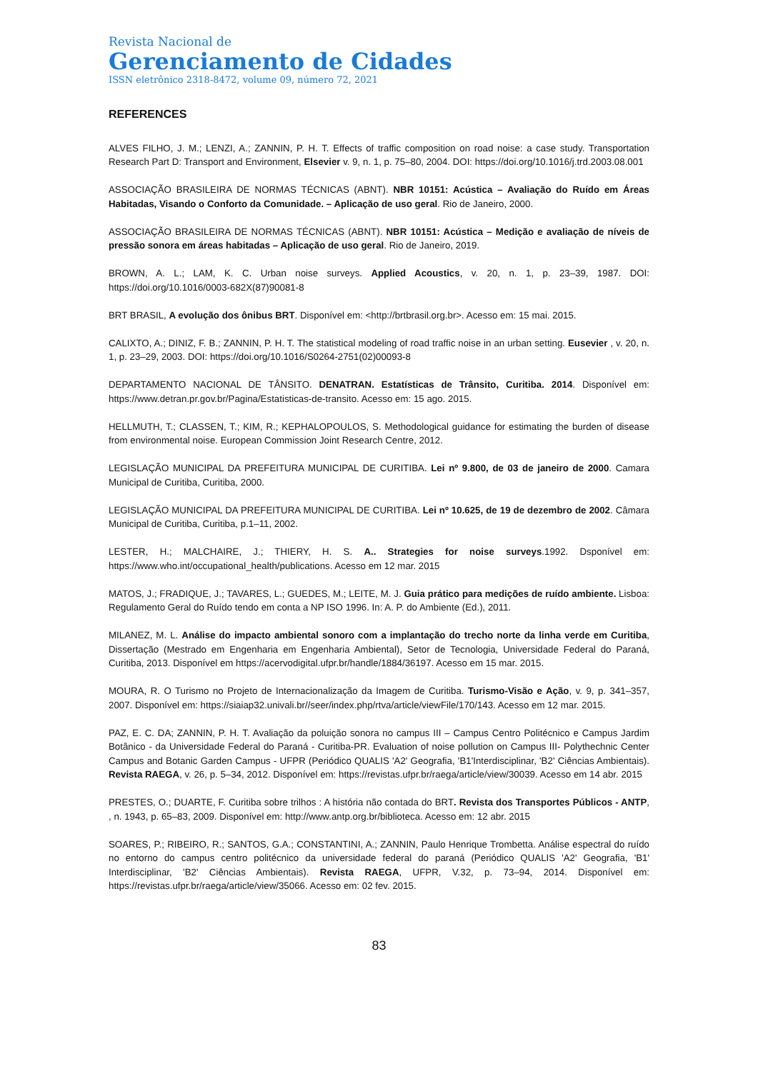Revista Nacional de
Gerenciamento de Cidades
ISSN eletrônico 2318-8472, volume 09, número 72, 2021
REFERENCES
ALVES FILHO, J. M.; LENZI, A.; ZANNIN, P. H. T. Effects of traffic composition on road noise: a case study. Transportation Research Part D: Transport and Environment, Elsevier v. 9, n. 1, p. 75–80, 2004. DOI: https://doi.org/10.1016/j.trd.2003.08.001
ASSOCIAÇÃO BRASILEIRA DE NORMAS TÉCNICAS (ABNT). NBR 10151: Acústica – Avaliação do Ruído em Áreas Habitadas, Visando o Conforto da Comunidade. – Aplicação de uso geral. Rio de Janeiro, 2000.
ASSOCIAÇÃO BRASILEIRA DE NORMAS TÉCNICAS (ABNT). NBR 10151: Acústica – Medição e avaliação de níveis de pressão sonora em áreas habitadas – Aplicação de uso geral. Rio de Janeiro, 2019.
BROWN, A. L.; LAM, K. C. Urban noise surveys. Applied Acoustics, v. 20, n. 1, p. 23–39, 1987. DOI: https://doi.org/10.1016/0003-682X(87)90081-8
BRT BRASIL, A evolução dos ônibus BRT. Disponível em: <http://brtbrasil.org.br>. Acesso em: 15 mai. 2015.
CALIXTO, A.; DINIZ, F. B.; ZANNIN, P. H. T. The statistical modeling of road traffic noise in an urban setting. Eusevier , v. 20, n. 1, p. 23–29, 2003. DOI: https://doi.org/10.1016/S0264-2751(02)00093-8
DEPARTAMENTO NACIONAL DE TÂNSITO. DENATRAN. Estatísticas de Trânsito, Curitiba. 2014. Disponível em: https://www.detran.pr.gov.br/Pagina/Estatisticas-de-transito. Acesso em: 15 ago. 2015.
HELLMUTH, T.; CLASSEN, T.; KIM, R.; KEPHALOPOULOS, S. Methodological guidance for estimating the burden of disease from environmental noise. European Commission Joint Research Centre, 2012.
LEGISLAÇÃO MUNICIPAL DA PREFEITURA MUNICIPAL DE CURITIBA. Lei nº 9.800, de 03 de janeiro de 2000. Camara Municipal de Curitiba, Curitiba, 2000.
LEGISLAÇÃO MUNICIPAL DA PREFEITURA MUNICIPAL DE CURITIBA. Lei nº 10.625, de 19 de dezembro de 2002. Câmara Municipal de Curitiba, Curitiba, p.1–11, 2002.
LESTER, H.; MALCHAIRE, J.; THIERY, H. S. A.. Strategies for noise surveys.1992. Dsponível em: https://www.who.int/occupational_health/publications. Acesso em 12 mar. 2015
MATOS, J.; FRADIQUE, J.; TAVARES, L.; GUEDES, M.; LEITE, M. J. Guia prático para medições de ruído ambiente. Lisboa: Regulamento Geral do Ruído tendo em conta a NP ISO 1996. In: A. P. do Ambiente (Ed.), 2011.
MILANEZ, M. L. Análise do impacto ambiental sonoro com a implantação do trecho norte da linha verde em Curitiba, Dissertação (Mestrado em Engenharia em Engenharia Ambiental), Setor de Tecnologia, Universidade Federal do Paraná, Curitiba, 2013. Disponível em https://acervodigital.ufpr.br/handle/1884/36197. Acesso em 15 mar. 2015.
MOURA, R. O Turismo no Projeto de Internacionalização da Imagem de Curitiba. Turismo-Visão e Ação, v. 9, p. 341–357, 2007. Disponível em: https://siaiap32.univali.br//seer/index.php/rtva/article/viewFile/170/143. Acesso em 12 mar. 2015.
PAZ, E. C. DA; ZANNIN, P. H. T. Avaliação da poluição sonora no campus III – Campus Centro Politécnico e Campus Jardim Botânico - da Universidade Federal do Paraná - Curitiba-PR. Evaluation of noise pollution on Campus III- Polythechnic Center Campus and Botanic Garden Campus - UFPR (Periódico QUALIS 'A2' Geografia, 'B1'Interdisciplinar, 'B2' Ciências Ambientais). Revista RAEGA, v. 26, p. 5–34, 2012. Disponível em: https://revistas.ufpr.br/raega/article/view/30039. Acesso em 14 abr. 2015
PRESTES, O.; DUARTE, F. Curitiba sobre trilhos : A história não contada do BRT. Revista dos Transportes Públicos - ANTP, , n. 1943, p. 65–83, 2009. Disponível em: http://www.antp.org.br/biblioteca. Acesso em: 12 abr. 2015
SOARES, P.; RIBEIRO, R.; SANTOS, G.A.; CONSTANTINI, A.; ZANNIN, Paulo Henrique Trombetta. Análise espectral do ruído no entorno do campus centro politécnico da universidade federal do paraná (Periódico QUALIS 'A2' Geografia, 'B1' Interdisciplinar, 'B2' Ciências Ambientais). Revista RAEGA, UFPR, V.32, p. 73–94, 2014. Disponível em: https://revistas.ufpr.br/raega/article/view/35066. Acesso em: 02 fev. 2015.
83